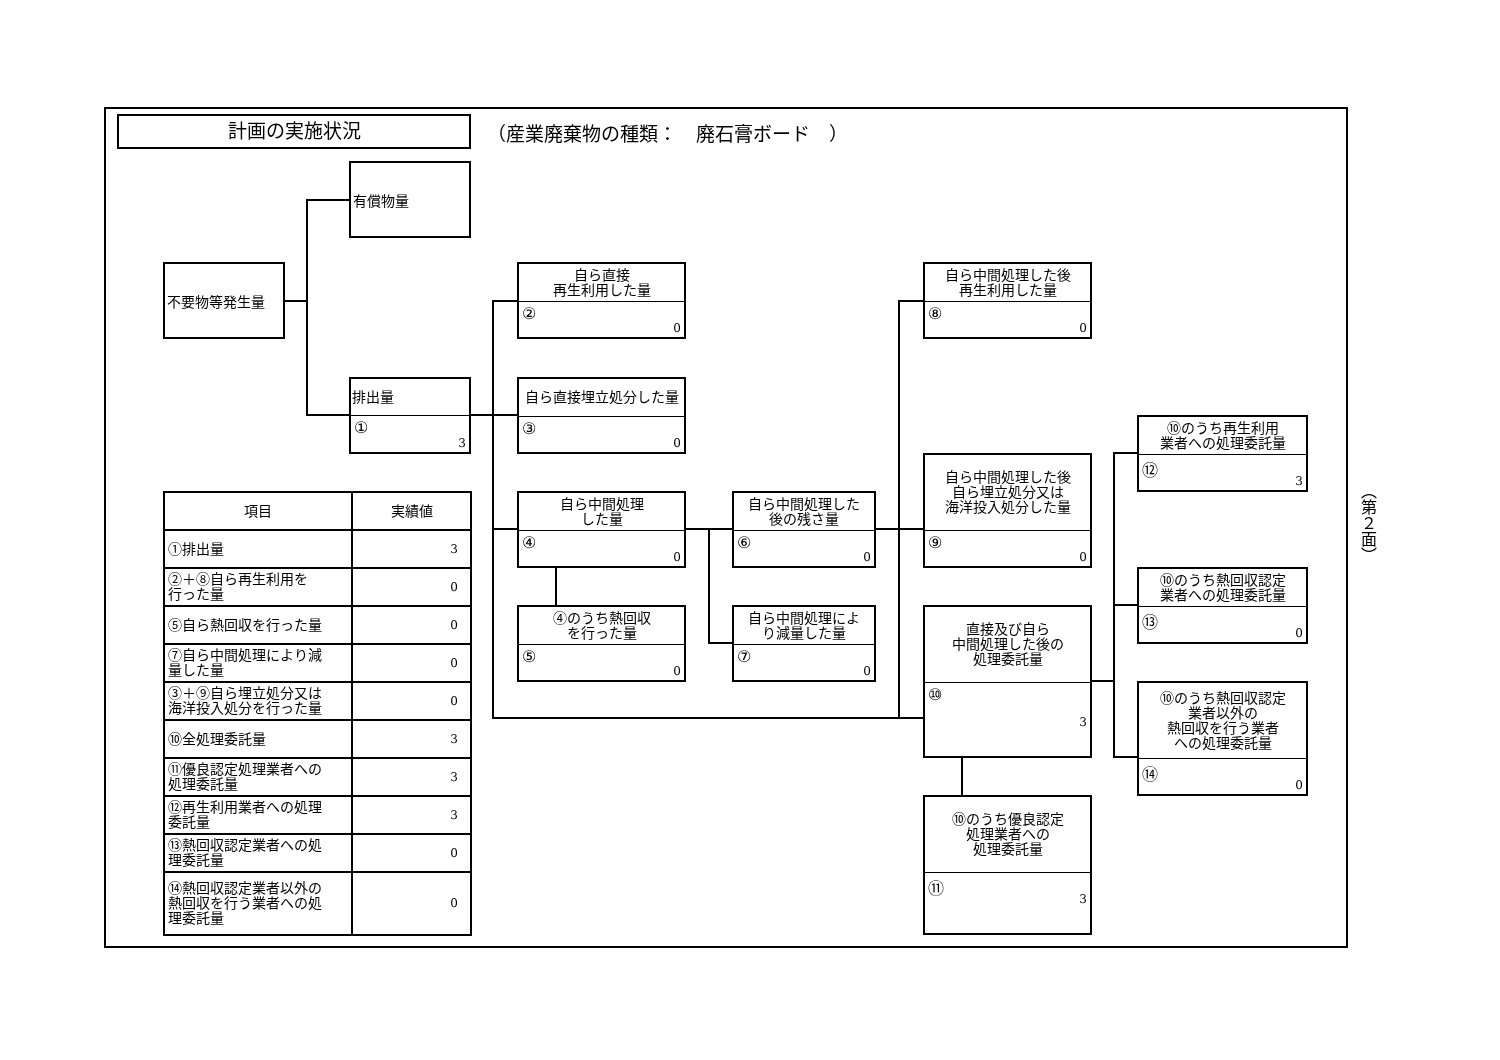計画の実施状況
（産業廃棄物の種類：　廃石膏ボード　）
有償物量
不要物等発生量
排出量
① 3
自ら直接
再生利用した量
② 0
自ら直接埋立処分した量
③ 0
自ら中間処理
した量
④ 0
④のうち熱回収
を行った量
⑤ 0
自ら中間処理した
後の残さ量
⑥ 0
自ら中間処理によ
り減量した量
⑦ 0
自ら中間処理した後
再生利用した量
⑧ 0
自ら中間処理した後
自ら埋立処分又は
海洋投入処分した量
⑨ 0
直接及び自ら
中間処理した後の
処理委託量
⑩ 3
⑩のうち優良認定
処理業者への
処理委託量
⑪ 3
⑩のうち再生利用
業者への処理委託量
⑫ 3
⑩のうち熱回収認定
業者への処理委託量
⑬ 0
⑩のうち熱回収認定
業者以外の
熱回収を行う業者
への処理委託量
⑭ 0
| 項目 | 実績値 |
| --- | --- |
| ①排出量 | 3 |
| ②＋⑧自ら再生利用を 行った量 | 0 |
| ⑤自ら熱回収を行った量 | 0 |
| ⑦自ら中間処理により減 量した量 | 0 |
| ③＋⑨自ら埋立処分又は 海洋投入処分を行った量 | 0 |
| ⑩全処理委託量 | 3 |
| ⑪優良認定処理業者への 処理委託量 | 3 |
| ⑫再生利用業者への処理 委託量 | 3 |
| ⑬熱回収認定業者への処 理委託量 | 0 |
| ⑭熱回収認定業者以外の 熱回収を行う業者への処 理委託量 | 0 |
（第２面）